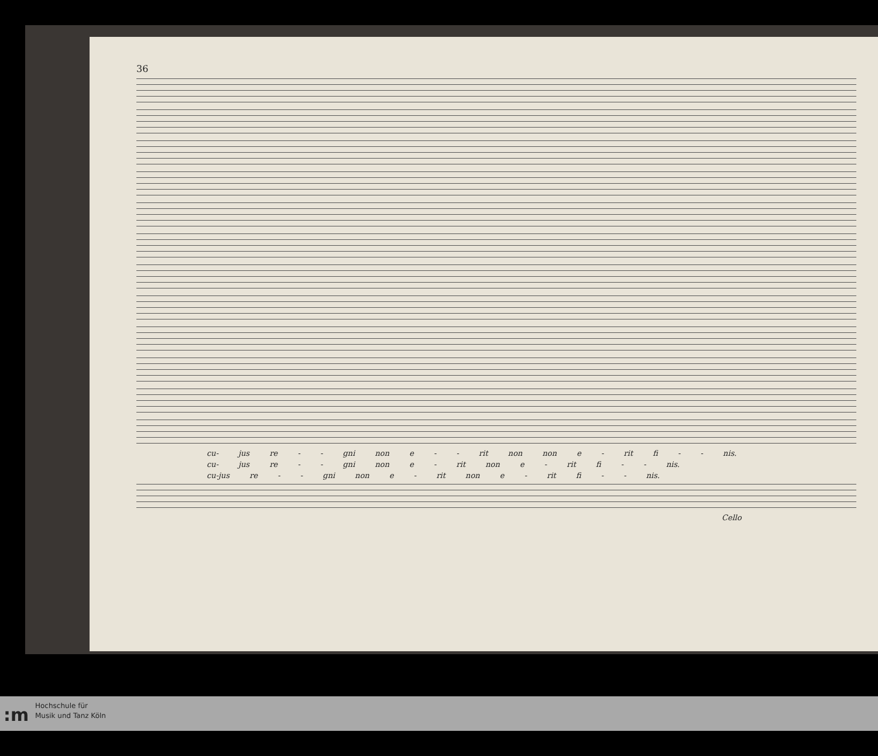36
cu- jus re - - gni non e - - rit non non e - rit fi - - nis.
cu- jus re - - gni non e - rit non e - rit fi - - nis.
cu-jus re - - gni non e - rit non e - rit fi - - nis.
Cello
:m
Hochschule für
Musik und Tanz Köln